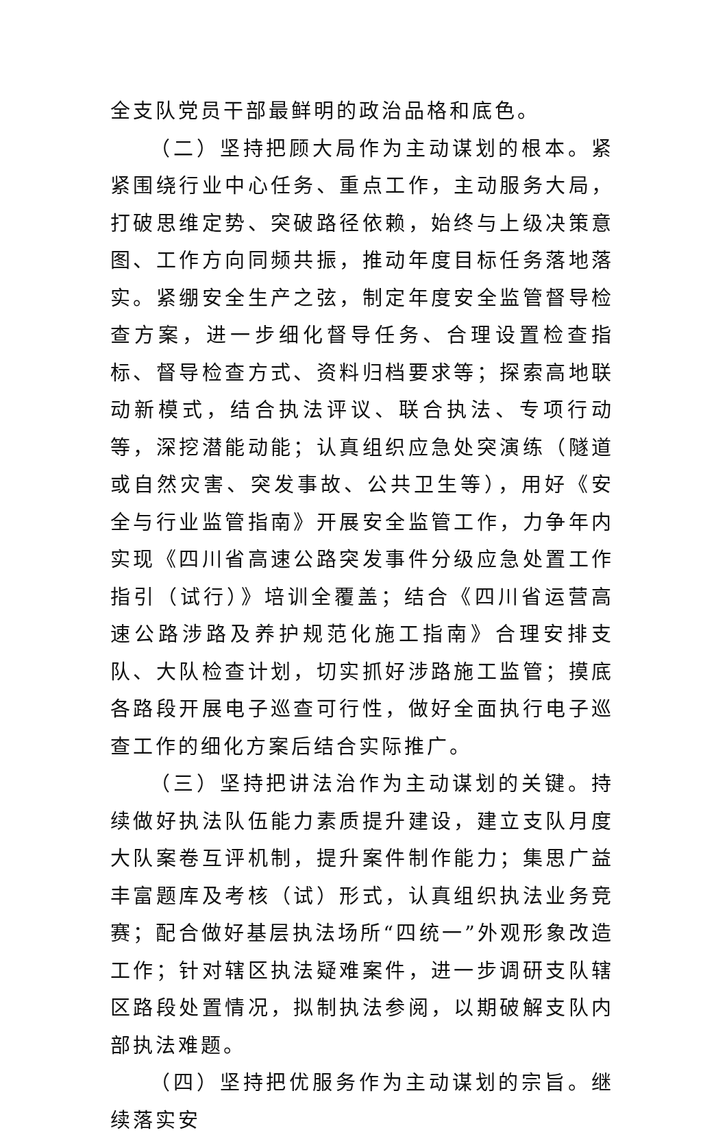全支队党员干部最鲜明的政治品格和底色。
（二）坚持把顾大局作为主动谋划的根本。紧紧围绕行业中心任务、重点工作，主动服务大局，打破思维定势、突破路径依赖，始终与上级决策意图、工作方向同频共振，推动年度目标任务落地落实。紧绷安全生产之弦，制定年度安全监管督导检查方案，进一步细化督导任务、合理设置检查指标、督导检查方式、资料归档要求等；探索高地联动新模式，结合执法评议、联合执法、专项行动等，深挖潜能动能；认真组织应急处突演练（隧道或自然灾害、突发事故、公共卫生等），用好《安全与行业监管指南》开展安全监管工作，力争年内实现《四川省高速公路突发事件分级应急处置工作指引（试行）》培训全覆盖；结合《四川省运营高速公路涉路及养护规范化施工指南》合理安排支队、大队检查计划，切实抓好涉路施工监管；摸底各路段开展电子巡查可行性，做好全面执行电子巡查工作的细化方案后结合实际推广。
（三）坚持把讲法治作为主动谋划的关键。持续做好执法队伍能力素质提升建设，建立支队月度大队案卷互评机制，提升案件制作能力；集思广益丰富题库及考核（试）形式，认真组织执法业务竞赛；配合做好基层执法场所“四统一”外观形象改造工作；针对辖区执法疑难案件，进一步调研支队辖区路段处置情况，拟制执法参阅，以期破解支队内部执法难题。
（四）坚持把优服务作为主动谋划的宗旨。继续落实安